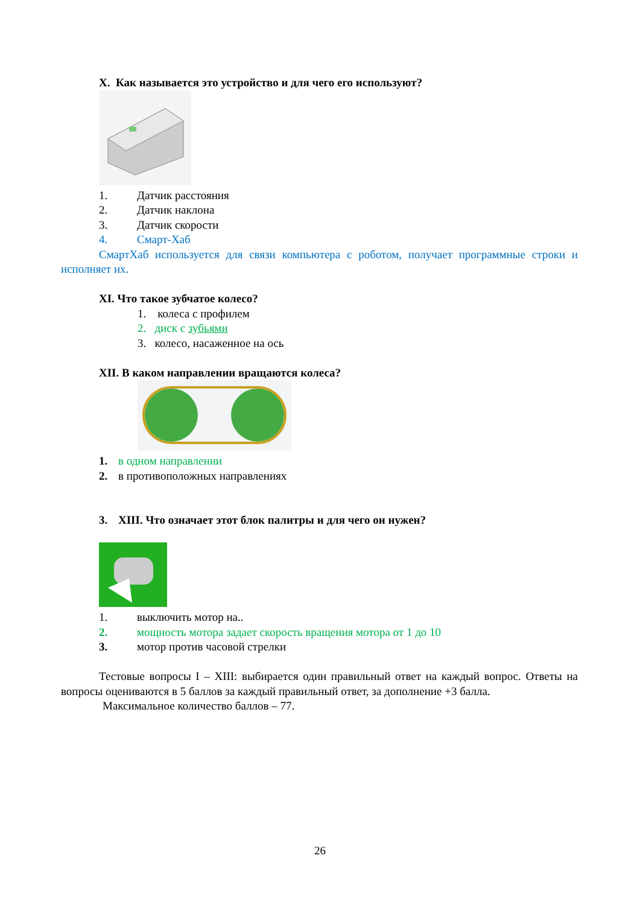X. Как называется это устройство и для чего его используют?
1. Датчик расстояния
2. Датчик наклона
3. Датчик скорости
4. Смарт-Хаб
СмартХаб используется для связи компьютера с роботом, получает программные строки и исполняет их.
XI. Что такое зубчатое колесо?
1. колеса с профилем
2. диск с зубьями
3. колесо, насаженное на ось
XII. В каком направлении вращаются колеса?
1. в одном направлении
2. в противоположных направлениях
3. XIII. Что означает этот блок палитры и для чего он нужен?
1. выключить мотор на..
2. мощность мотора задает скорость вращения мотора от 1 до 10
3. мотор против часовой стрелки
Тестовые вопросы I – XIII: выбирается один правильный ответ на каждый вопрос. Ответы на вопросы оцениваются в 5 баллов за каждый правильный ответ, за дополнение +3 балла.
Максимальное количество баллов – 77.
26